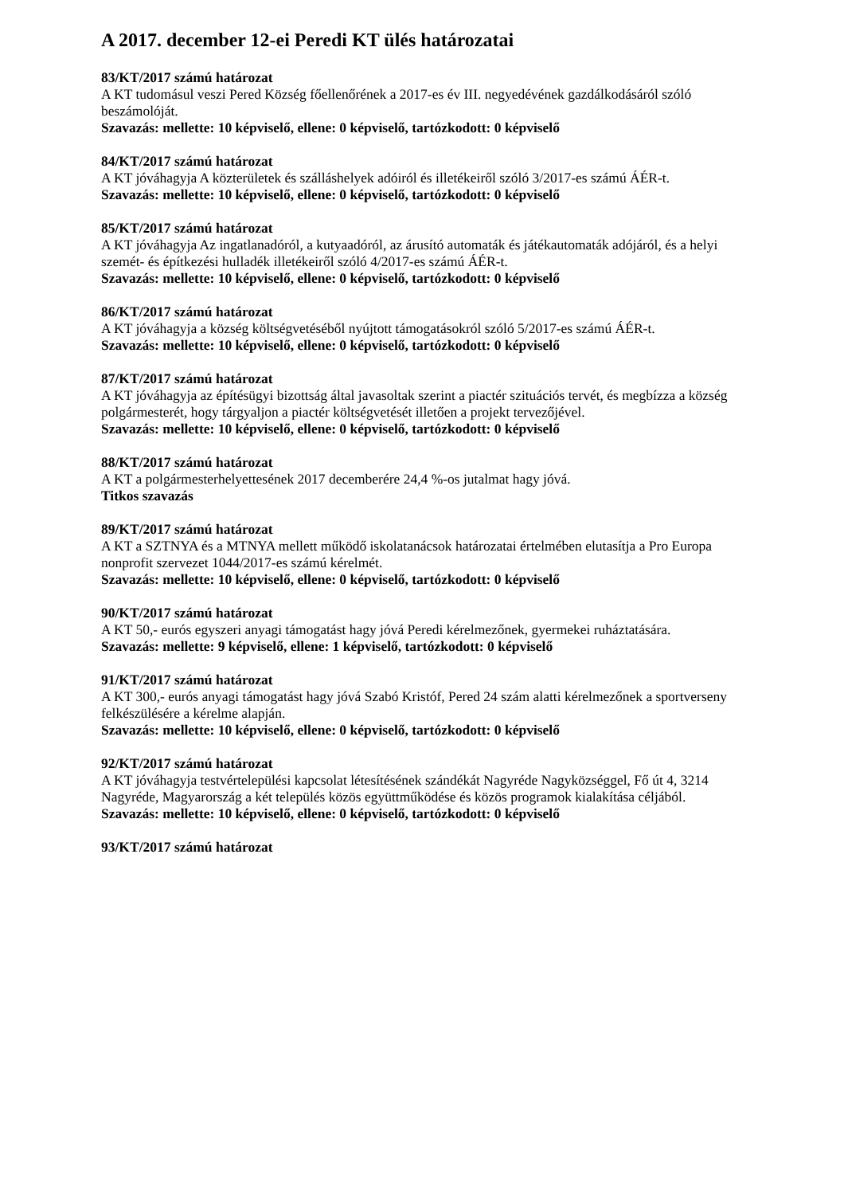A 2017. december 12-ei Peredi KT ülés határozatai
83/KT/2017 számú határozat
A KT tudomásul veszi Pered Község főellenőrének a 2017-es év III. negyedévének gazdálkodásáról szóló beszámolóját.
Szavazás: mellette: 10 képviselő, ellene: 0 képviselő, tartózkodott: 0 képviselő
84/KT/2017 számú határozat
A KT jóváhagyja A közterületek és szálláshelyek adóiról és illetékeiről szóló 3/2017-es számú ÁÉR-t.
Szavazás: mellette: 10 képviselő, ellene: 0 képviselő, tartózkodott: 0 képviselő
85/KT/2017 számú határozat
A KT jóváhagyja Az ingatlanadóról, a kutyaadóról, az árusító automaták és játékautomaták adójáról, és a helyi szemét- és építkezési hulladék illetékeiről szóló 4/2017-es számú ÁÉR-t.
Szavazás: mellette: 10 képviselő, ellene: 0 képviselő, tartózkodott: 0 képviselő
86/KT/2017 számú határozat
A KT jóváhagyja a község költségvetéséből nyújtott támogatásokról szóló 5/2017-es számú ÁÉR-t.
Szavazás: mellette: 10 képviselő, ellene: 0 képviselő, tartózkodott: 0 képviselő
87/KT/2017 számú határozat
A KT jóváhagyja az építésügyi bizottság által javasoltak szerint a piactér szituációs tervét, és megbízza a község polgármesterét, hogy tárgyaljon a piactér költségvetését illetően a projekt tervezőjével.
Szavazás: mellette: 10 képviselő, ellene: 0 képviselő, tartózkodott: 0 képviselő
88/KT/2017 számú határozat
A KT a polgármesterhelyettesének 2017 decemberére 24,4 %-os jutalmat hagy jóvá.
Titkos szavazás
89/KT/2017 számú határozat
A KT a SZTNYA és a MTNYA mellett működő iskolatanácsok határozatai értelmében elutasítja a Pro Europa nonprofit szervezet 1044/2017-es számú kérelmét.
Szavazás: mellette: 10 képviselő, ellene: 0 képviselő, tartózkodott: 0 képviselő
90/KT/2017 számú határozat
A KT 50,- eurós egyszeri anyagi támogatást hagy jóvá Peredi kérelmezőnek, gyermekei ruháztatására.
Szavazás: mellette: 9 képviselő, ellene: 1 képviselő, tartózkodott: 0 képviselő
91/KT/2017 számú határozat
A KT 300,- eurós anyagi támogatást hagy jóvá Szabó Kristóf, Pered 24 szám alatti kérelmezőnek a sportverseny felkészülésére a kérelme alapján.
Szavazás: mellette: 10 képviselő, ellene: 0 képviselő, tartózkodott: 0 képviselő
92/KT/2017 számú határozat
A KT jóváhagyja testvértelepülési kapcsolat létesítésének szándékát Nagyréde Nagyközséggel, Fő út 4, 3214 Nagyréde, Magyarország a két település közös együttműködése és közös programok kialakítása céljából.
Szavazás: mellette: 10 képviselő, ellene: 0 képviselő, tartózkodott: 0 képviselő
93/KT/2017 számú határozat